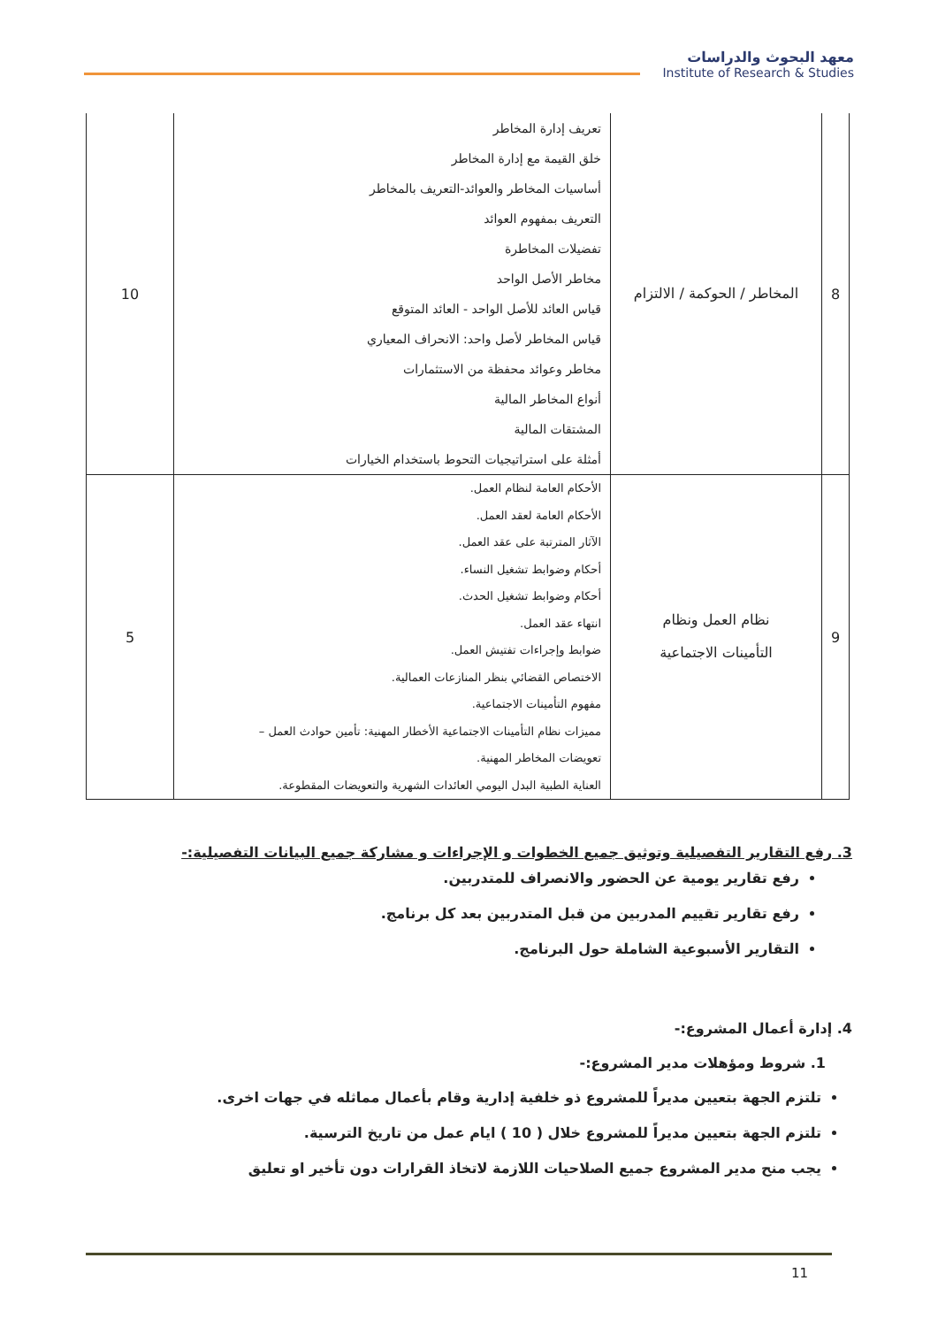معهد البحوث والدراسات
Institute of Research & Studies
| 8 | المخاطر / الحوكمة / الالتزام | تعريف إدارة المخاطر خلق القيمة مع إدارة المخاطر أساسيات المخاطر والعوائد-التعريف بالمخاطر التعريف بمفهوم العوائد تفضيلات المخاطرة مخاطر الأصل الواحد قياس العائد للأصل الواحد - العائد المتوقع قياس المخاطر لأصل واحد: الانحراف المعياري مخاطر وعوائد محفظة من الاستثمارات أنواع المخاطر المالية المشتقات المالية أمثلة على استراتيجيات التحوط باستخدام الخيارات | 10 |
| 9 | نظام العمل ونظام التأمينات الاجتماعية | الأحكام العامة لنظام العمل. الأحكام العامة لعقد العمل. الآثار المترتبة على عقد العمل. أحكام وضوابط تشغيل النساء. أحكام وضوابط تشغيل الحدث. انتهاء عقد العمل. ضوابط وإجراءات تفتيش العمل. الاختصاص القضائي بنظر المنازعات العمالية. مفهوم التأمينات الاجتماعية. مميزات نظام التأمينات الاجتماعية الأخطار المهنية: تأمين حوادث العمل – تعويضات المخاطر المهنية. العناية الطبية البدل اليومي العائدات الشهرية والتعويضات المقطوعة. | 5 |
3. رفع التقارير التفصيلية وتوثيق جميع الخطوات و الإجراءات و مشاركة جميع البيانات التفصيلية:-
رفع تقارير يومية عن الحضور والانصراف للمتدربين.
رفع تقارير تقييم المدربين من قبل المتدربين بعد كل برنامج.
التقارير الأسبوعية الشاملة حول البرنامج.
4. إدارة أعمال المشروع:-
1. شروط ومؤهلات مدير المشروع:-
تلتزم الجهة بتعيين مديراً للمشروع ذو خلفية إدارية وقام بأعمال مماثله في جهات اخرى.
تلتزم الجهة بتعيين مديراً للمشروع خلال ( 10 ) ايام عمل من تاريخ الترسية.
يجب منح مدير المشروع جميع الصلاحيات اللازمة لاتخاذ القرارات دون تأخير او تعليق
11